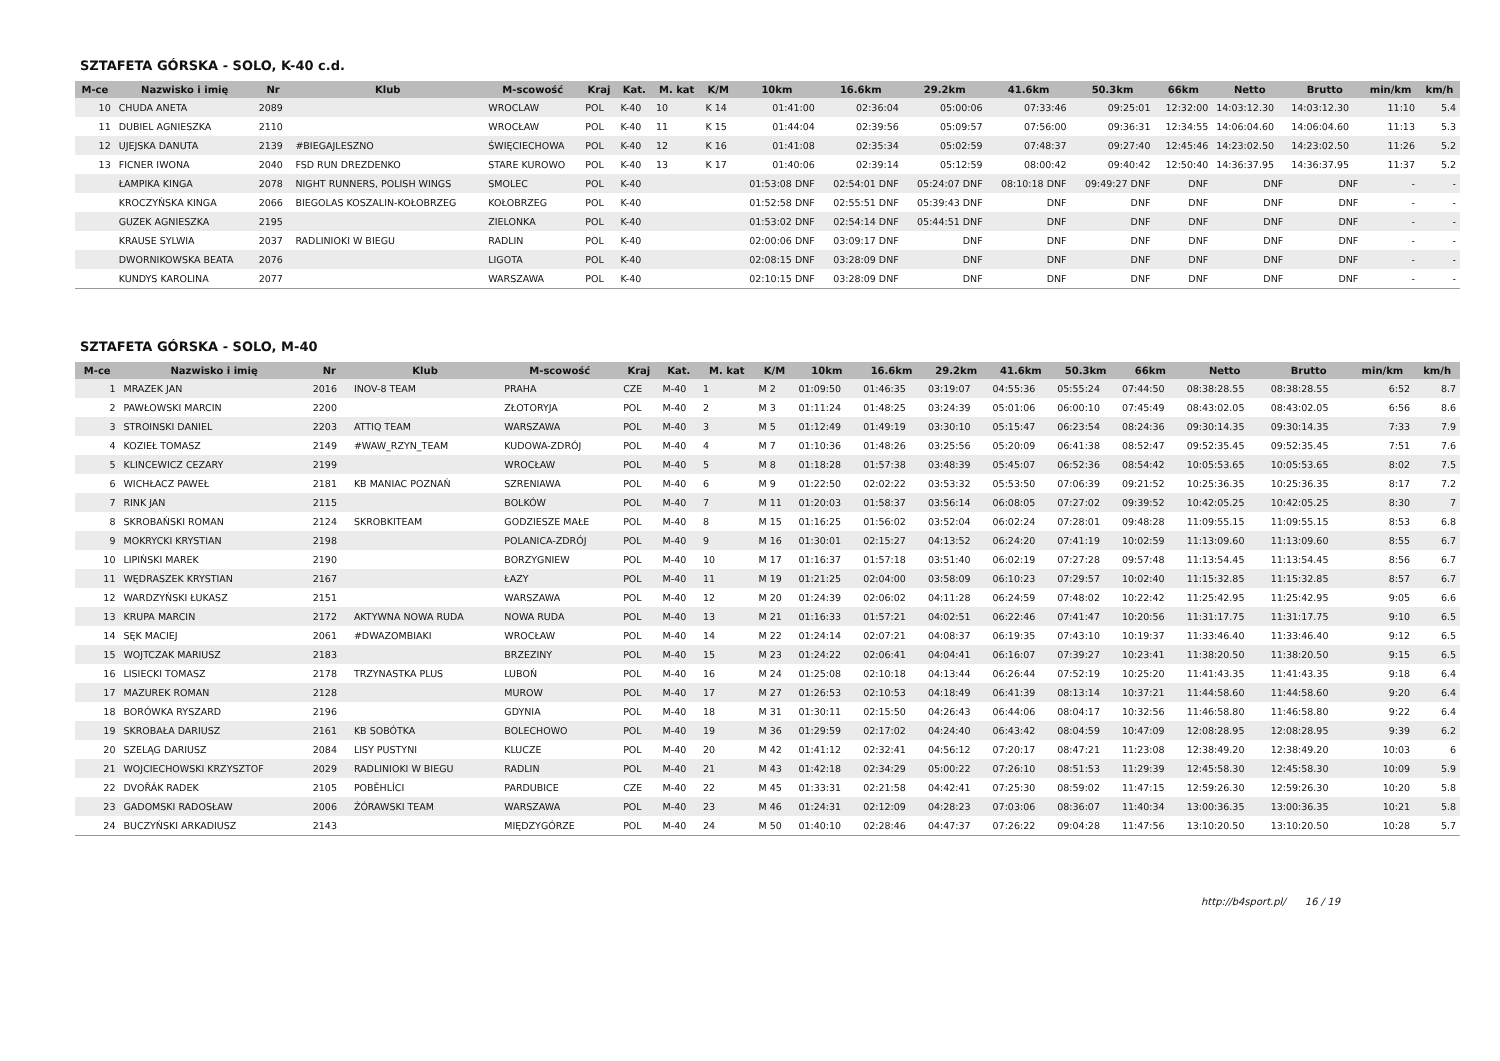SZTAFETA GÓRSKA - SOLO, K-40 c.d.
| M-ce | Nazwisko i imię | Nr | Klub | M-scowość | Kraj | Kat. | M. kat | K/M | 10km | 16.6km | 29.2km | 41.6km | 50.3km | 66km | Netto | Brutto | min/km | km/h |
| --- | --- | --- | --- | --- | --- | --- | --- | --- | --- | --- | --- | --- | --- | --- | --- | --- | --- | --- |
| 10 | CHUDA ANETA | 2089 | | WROCLAW | POL | K-40 | 10 | K 14 | 01:41:00 | 02:36:04 | 05:00:06 | 07:33:46 | 09:25:01 | 12:32:00 | 14:03:12.30 | 14:03:12.30 | 11:10 | 5.4 |
| 11 | DUBIEL AGNIESZKA | 2110 | | WROCŁAW | POL | K-40 | 11 | K 15 | 01:44:04 | 02:39:56 | 05:09:57 | 07:56:00 | 09:36:31 | 12:34:55 | 14:06:04.60 | 14:06:04.60 | 11:13 | 5.3 |
| 12 | UJEJSKA DANUTA | 2139 | #BIEGAJLESZNO | ŚWIĘCIECHOWA | POL | K-40 | 12 | K 16 | 01:41:08 | 02:35:34 | 05:02:59 | 07:48:37 | 09:27:40 | 12:45:46 | 14:23:02.50 | 14:23:02.50 | 11:26 | 5.2 |
| 13 | FICNER IWONA | 2040 | FSD RUN DREZDENKO | STARE KUROWO | POL | K-40 | 13 | K 17 | 01:40:06 | 02:39:14 | 05:12:59 | 08:00:42 | 09:40:42 | 12:50:40 | 14:36:37.95 | 14:36:37.95 | 11:37 | 5.2 |
| | ŁAMPIKA KINGA | 2078 | NIGHT RUNNERS, POLISH WINGS | SMOLEC | POL | K-40 | | | 01:53:08 DNF | 02:54:01 DNF | 05:24:07 DNF | 08:10:18 DNF | 09:49:27 DNF | DNF | DNF | DNF | - | - |
| | KROCZYŃSKA KINGA | 2066 | BIEGOLAS KOSZALIN-KOŁOBRZEG | KOŁOBRZEG | POL | K-40 | | | 01:52:58 DNF | 02:55:51 DNF | 05:39:43 DNF | DNF | DNF | DNF | DNF | DNF | - | - |
| | GUZEK AGNIESZKA | 2195 | | ZIELONKA | POL | K-40 | | | 01:53:02 DNF | 02:54:14 DNF | 05:44:51 DNF | DNF | DNF | DNF | DNF | DNF | - | - |
| | KRAUSE SYLWIA | 2037 | RADLINIOKI W BIEGU | RADLIN | POL | K-40 | | | 02:00:06 DNF | 03:09:17 DNF | DNF | DNF | DNF | DNF | DNF | DNF | - | - |
| | DWORNIKOWSKA BEATA | 2076 | | LIGOTA | POL | K-40 | | | 02:08:15 DNF | 03:28:09 DNF | DNF | DNF | DNF | DNF | DNF | DNF | - | - |
| | KUNDYS KAROLINA | 2077 | | WARSZAWA | POL | K-40 | | | 02:10:15 DNF | 03:28:09 DNF | DNF | DNF | DNF | DNF | DNF | DNF | - | - |
SZTAFETA GÓRSKA - SOLO, M-40
| M-ce | Nazwisko i imię | Nr | Klub | M-scowość | Kraj | Kat. | M. kat | K/M | 10km | 16.6km | 29.2km | 41.6km | 50.3km | 66km | Netto | Brutto | min/km | km/h |
| --- | --- | --- | --- | --- | --- | --- | --- | --- | --- | --- | --- | --- | --- | --- | --- | --- | --- | --- |
| 1 | MRAZEK JAN | 2016 | INOV-8 TEAM | PRAHA | CZE | M-40 | 1 | M 2 | 01:09:50 | 01:46:35 | 03:19:07 | 04:55:36 | 05:55:24 | 07:44:50 | 08:38:28.55 | 08:38:28.55 | 6:52 | 8.7 |
| 2 | PAWŁOWSKI MARCIN | 2200 | | ZŁOTORYJA | POL | M-40 | 2 | M 3 | 01:11:24 | 01:48:25 | 03:24:39 | 05:01:06 | 06:00:10 | 07:45:49 | 08:43:02.05 | 08:43:02.05 | 6:56 | 8.6 |
| 3 | STROINSKI DANIEL | 2203 | ATTIQ TEAM | WARSZAWA | POL | M-40 | 3 | M 5 | 01:12:49 | 01:49:19 | 03:30:10 | 05:15:47 | 06:23:54 | 08:24:36 | 09:30:14.35 | 09:30:14.35 | 7:33 | 7.9 |
| 4 | KOZIEŁ TOMASZ | 2149 | #WAW_RZYN_TEAM | KUDOWA-ZDRÓJ | POL | M-40 | 4 | M 7 | 01:10:36 | 01:48:26 | 03:25:56 | 05:20:09 | 06:41:38 | 08:52:47 | 09:52:35.45 | 09:52:35.45 | 7:51 | 7.6 |
| 5 | KLINCEWICZ CEZARY | 2199 | | WROCŁAW | POL | M-40 | 5 | M 8 | 01:18:28 | 01:57:38 | 03:48:39 | 05:45:07 | 06:52:36 | 08:54:42 | 10:05:53.65 | 10:05:53.65 | 8:02 | 7.5 |
| 6 | WICHŁACZ PAWEŁ | 2181 | KB MANIAC POZNAŃ | SZRENIAWA | POL | M-40 | 6 | M 9 | 01:22:50 | 02:02:22 | 03:53:32 | 05:53:50 | 07:06:39 | 09:21:52 | 10:25:36.35 | 10:25:36.35 | 8:17 | 7.2 |
| 7 | RINK JAN | 2115 | | BOLKÓW | POL | M-40 | 7 | M 11 | 01:20:03 | 01:58:37 | 03:56:14 | 06:08:05 | 07:27:02 | 09:39:52 | 10:42:05.25 | 10:42:05.25 | 8:30 | 7 |
| 8 | SKROBAŃSKI ROMAN | 2124 | SKROBKITEAM | GODZIESZE MAŁE | POL | M-40 | 8 | M 15 | 01:16:25 | 01:56:02 | 03:52:04 | 06:02:24 | 07:28:01 | 09:48:28 | 11:09:55.15 | 11:09:55.15 | 8:53 | 6.8 |
| 9 | MOKRYCKI KRYSTIAN | 2198 | | POLANICA-ZDRÓJ | POL | M-40 | 9 | M 16 | 01:30:01 | 02:15:27 | 04:13:52 | 06:24:20 | 07:41:19 | 10:02:59 | 11:13:09.60 | 11:13:09.60 | 8:55 | 6.7 |
| 10 | LIPIŃSKI MAREK | 2190 | | BORZYGNIEW | POL | M-40 | 10 | M 17 | 01:16:37 | 01:57:18 | 03:51:40 | 06:02:19 | 07:27:28 | 09:57:48 | 11:13:54.45 | 11:13:54.45 | 8:56 | 6.7 |
| 11 | WĘDRASZEK KRYSTIAN | 2167 | | ŁAZY | POL | M-40 | 11 | M 19 | 01:21:25 | 02:04:00 | 03:58:09 | 06:10:23 | 07:29:57 | 10:02:40 | 11:15:32.85 | 11:15:32.85 | 8:57 | 6.7 |
| 12 | WARDZYŃSKI ŁUKASZ | 2151 | | WARSZAWA | POL | M-40 | 12 | M 20 | 01:24:39 | 02:06:02 | 04:11:28 | 06:24:59 | 07:48:02 | 10:22:42 | 11:25:42.95 | 11:25:42.95 | 9:05 | 6.6 |
| 13 | KRUPA MARCIN | 2172 | AKTYWNA NOWA RUDA | NOWA RUDA | POL | M-40 | 13 | M 21 | 01:16:33 | 01:57:21 | 04:02:51 | 06:22:46 | 07:41:47 | 10:20:56 | 11:31:17.75 | 11:31:17.75 | 9:10 | 6.5 |
| 14 | SĘK MACIEJ | 2061 | #DWAZOMBIAKI | WROCŁAW | POL | M-40 | 14 | M 22 | 01:24:14 | 02:07:21 | 04:08:37 | 06:19:35 | 07:43:10 | 10:19:37 | 11:33:46.40 | 11:33:46.40 | 9:12 | 6.5 |
| 15 | WOJTCZAK MARIUSZ | 2183 | | BRZEZINY | POL | M-40 | 15 | M 23 | 01:24:22 | 02:06:41 | 04:04:41 | 06:16:07 | 07:39:27 | 10:23:41 | 11:38:20.50 | 11:38:20.50 | 9:15 | 6.5 |
| 16 | LISIECKI TOMASZ | 2178 | TRZYNASTKA PLUS | LUBOŃ | POL | M-40 | 16 | M 24 | 01:25:08 | 02:10:18 | 04:13:44 | 06:26:44 | 07:52:19 | 10:25:20 | 11:41:43.35 | 11:41:43.35 | 9:18 | 6.4 |
| 17 | MAZUREK ROMAN | 2128 | | MUROW | POL | M-40 | 17 | M 27 | 01:26:53 | 02:10:53 | 04:18:49 | 06:41:39 | 08:13:14 | 10:37:21 | 11:44:58.60 | 11:44:58.60 | 9:20 | 6.4 |
| 18 | BORÓWKA RYSZARD | 2196 | | GDYNIA | POL | M-40 | 18 | M 31 | 01:30:11 | 02:15:50 | 04:26:43 | 06:44:06 | 08:04:17 | 10:32:56 | 11:46:58.80 | 11:46:58.80 | 9:22 | 6.4 |
| 19 | SKROBAŁA DARIUSZ | 2161 | KB SOBÓTKA | BOLECHOWO | POL | M-40 | 19 | M 36 | 01:29:59 | 02:17:02 | 04:24:40 | 06:43:42 | 08:04:59 | 10:47:09 | 12:08:28.95 | 12:08:28.95 | 9:39 | 6.2 |
| 20 | SZELĄG DARIUSZ | 2084 | LISY PUSTYNI | KLUCZE | POL | M-40 | 20 | M 42 | 01:41:12 | 02:32:41 | 04:56:12 | 07:20:17 | 08:47:21 | 11:23:08 | 12:38:49.20 | 12:38:49.20 | 10:03 | 6 |
| 21 | WOJCIECHOWSKI KRZYSZTOF | 2029 | RADLINIOKI W BIEGU | RADLIN | POL | M-40 | 21 | M 43 | 01:42:18 | 02:34:29 | 05:00:22 | 07:26:10 | 08:51:53 | 11:29:39 | 12:45:58.30 | 12:45:58.30 | 10:09 | 5.9 |
| 22 | DVOŘÁK RADEK | 2105 | POBĚHLÍCI | PARDUBICE | CZE | M-40 | 22 | M 45 | 01:33:31 | 02:21:58 | 04:42:41 | 07:25:30 | 08:59:02 | 11:47:15 | 12:59:26.30 | 12:59:26.30 | 10:20 | 5.8 |
| 23 | GADOMSKI RADOSŁAW | 2006 | ŻÓRAWSKI TEAM | WARSZAWA | POL | M-40 | 23 | M 46 | 01:24:31 | 02:12:09 | 04:28:23 | 07:03:06 | 08:36:07 | 11:40:34 | 13:00:36.35 | 13:00:36.35 | 10:21 | 5.8 |
| 24 | BUCZYŃSKI ARKADIUSZ | 2143 | | MIĘDZYGÓRZE | POL | M-40 | 24 | M 50 | 01:40:10 | 02:28:46 | 04:47:37 | 07:26:22 | 09:04:28 | 11:47:56 | 13:10:20.50 | 13:10:20.50 | 10:28 | 5.7 |
http://b4sport.pl/ 16 / 19